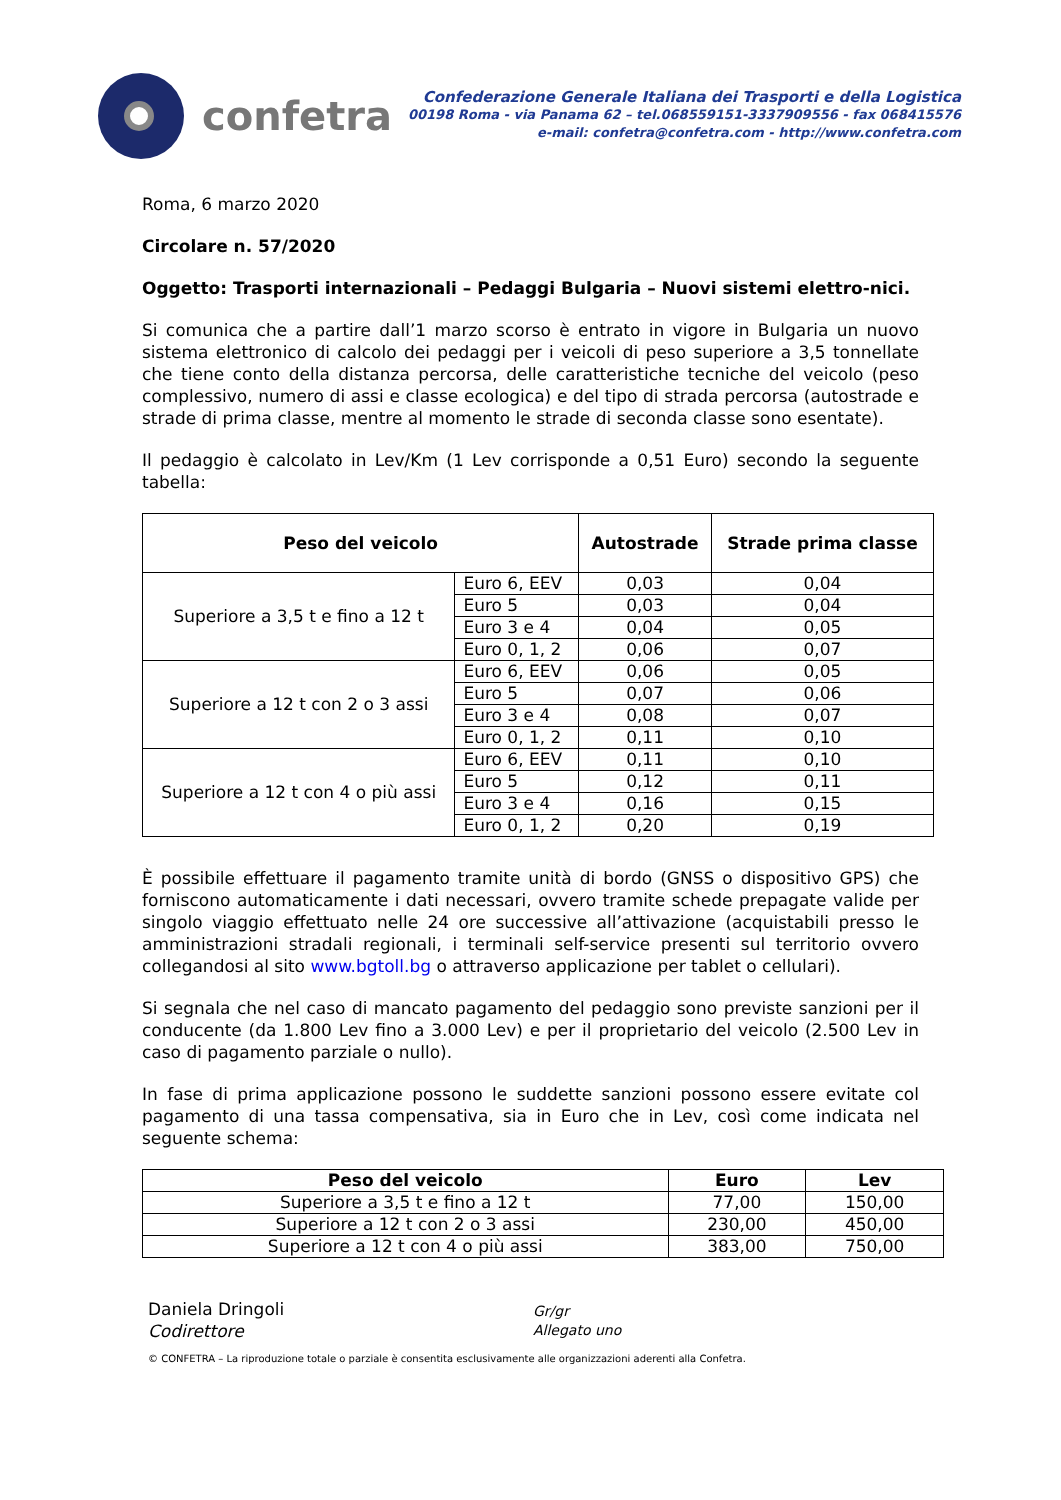confetra
Confederazione Generale Italiana dei Trasporti e della Logistica
00198 Roma - via Panama 62 – tel.068559151-3337909556 - fax 068415576
e-mail: confetra@confetra.com - http://www.confetra.com
Roma, 6 marzo 2020
Circolare n. 57/2020
Oggetto: Trasporti internazionali – Pedaggi Bulgaria – Nuovi sistemi elettro-nici.
Si comunica che a partire dall’1 marzo scorso è entrato in vigore in Bulgaria un nuovo sistema elettronico di calcolo dei pedaggi per i veicoli di peso superiore a 3,5 tonnellate che tiene conto della distanza percorsa, delle caratteristiche tecniche del veicolo (peso complessivo, numero di assi e classe ecologica) e del tipo di strada percorsa (autostrade e strade di prima classe, mentre al momento le strade di seconda classe sono esentate).
Il pedaggio è calcolato in Lev/Km (1 Lev corrisponde a 0,51 Euro) secondo la seguente tabella:
| Peso del veicolo | | Autostrade | Strade prima classe |
| --- | --- | --- | --- |
| Superiore a 3,5 t e fino a 12 t | Euro 6, EEV | 0,03 | 0,04 |
| | Euro 5 | 0,03 | 0,04 |
| | Euro 3 e 4 | 0,04 | 0,05 |
| | Euro 0, 1, 2 | 0,06 | 0,07 |
| Superiore a 12 t con 2 o 3 assi | Euro 6, EEV | 0,06 | 0,05 |
| | Euro 5 | 0,07 | 0,06 |
| | Euro 3 e 4 | 0,08 | 0,07 |
| | Euro 0, 1, 2 | 0,11 | 0,10 |
| Superiore a 12 t con 4 o più assi | Euro 6, EEV | 0,11 | 0,10 |
| | Euro 5 | 0,12 | 0,11 |
| | Euro 3 e 4 | 0,16 | 0,15 |
| | Euro 0, 1, 2 | 0,20 | 0,19 |
È possibile effettuare il pagamento tramite unità di bordo (GNSS o dispositivo GPS) che forniscono automaticamente i dati necessari, ovvero tramite schede prepagate valide per singolo viaggio effettuato nelle 24 ore successive all’attivazione (acquistabili presso le amministrazioni stradali regionali, i terminali self-service presenti sul territorio ovvero collegandosi al sito www.bgtoll.bg o attraverso applicazione per tablet o cellulari).
Si segnala che nel caso di mancato pagamento del pedaggio sono previste sanzioni per il conducente (da 1.800 Lev fino a 3.000 Lev) e per il proprietario del veicolo (2.500 Lev in caso di pagamento parziale o nullo).
In fase di prima applicazione possono le suddette sanzioni possono essere evitate col pagamento di una tassa compensativa, sia in Euro che in Lev, così come indicata nel seguente schema:
| Peso del veicolo | Euro | Lev |
| --- | --- | --- |
| Superiore a 3,5 t e fino a 12 t | 77,00 | 150,00 |
| Superiore a 12 t con 2 o 3 assi | 230,00 | 450,00 |
| Superiore a 12 t con 4 o più assi | 383,00 | 750,00 |
Daniela Dringoli
Codirettore
Gr/gr
Allegato uno
© CONFETRA – La riproduzione totale o parziale è consentita esclusivamente alle organizzazioni aderenti alla Confetra.